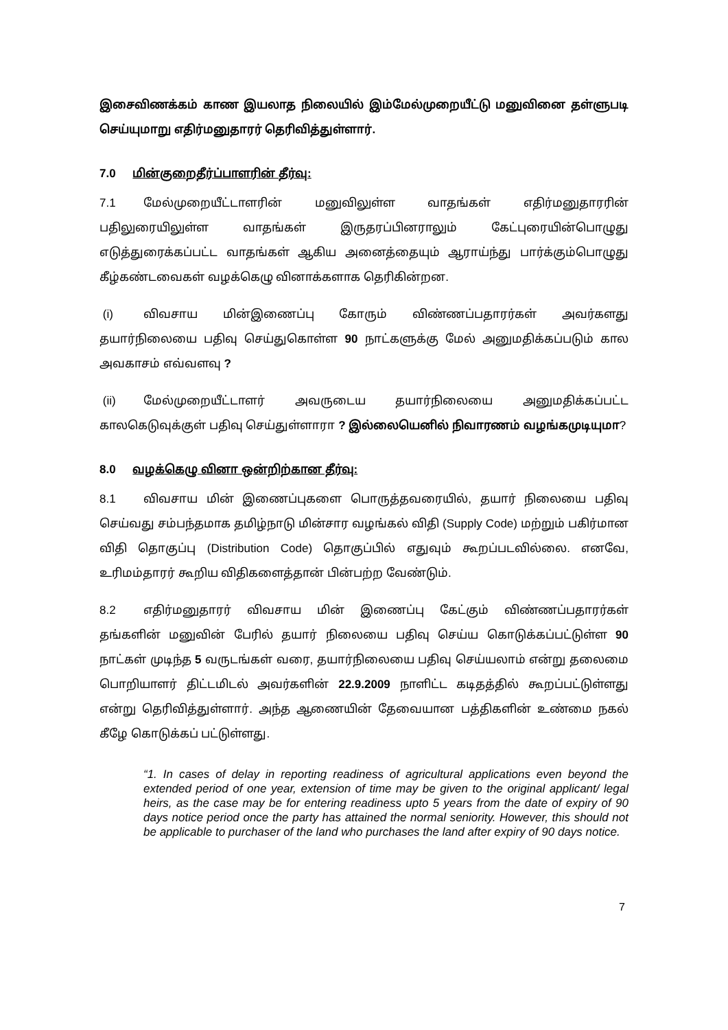இசைவிணக்கம் காண இயலாத நிலையில் இம்மேல்முறையீட்டு மனுவினை தள்ளுபடி செய்யுமாறு எதிர்மனுதாரர் தெரிவித்துள்ளார்.
7.0 மின்குறைதீர்ப்பாளரின் தீர்வு:
7.1 மேல்முறையீட்டாளரின் மனுவிலுள்ள வாதங்கள் எதிர்மனுதாரரின் பதிலுரையிலுள்ள வாதங்கள் இருதரப்பினராலும் கேட்புரையின்பொழுது எடுத்துரைக்கப்பட்ட வாதங்கள் ஆகிய அனைத்தையும் ஆராய்ந்து பார்க்கும்பொழுது கீழ்கண்டவைகள் வழக்கெழு வினாக்களாக தெரிகின்றன.
(i) விவசாய மின்இணைப்பு கோரும் விண்ணப்பதாரர்கள் அவர்களது தயார்நிலையை பதிவு செய்துகொள்ள 90 நாட்களுக்கு மேல் அனுமதிக்கப்படும் கால அவகாசம் எவ்வளவு ?
(ii) மேல்முறையீட்டாளர் அவருடைய தயார்நிலையை அனுமதிக்கப்பட்ட காலகெடுவுக்குள் பதிவு செய்துள்ளாரா ? இல்லையெனில் நிவாரணம் வழங்கமுடியுமா?
8.0 வழக்கெழு வினா ஒன்றிற்கான தீர்வு:
8.1 விவசாய மின் இணைப்புகளை பொருத்தவரையில், தயார் நிலையை பதிவு செய்வது சம்பந்தமாக தமிழ்நாடு மின்சார வழங்கல் விதி (Supply Code) மற்றும் பகிர்மான விதி தொகுப்பு (Distribution Code) தொகுப்பில் எதுவும் கூறப்படவில்லை. எனவே, உரிமம்தாரர் கூறிய விதிகளைத்தான் பின்பற்ற வேண்டும்.
8.2 எதிர்மனுதாரர் விவசாய மின் இணைப்பு கேட்கும் விண்ணப்பதாரர்கள் தங்களின் மனுவின் பேரில் தயார் நிலையை பதிவு செய்ய கொடுக்கப்பட்டுள்ள 90 நாட்கள் முடிந்த 5 வருடங்கள் வரை, தயார்நிலையை பதிவு செய்யலாம் என்று தலைமை பொறியாளர் திட்டமிடல் அவர்களின் 22.9.2009 நாளிட்ட கடிதத்தில் கூறப்பட்டுள்ளது என்று தெரிவித்துள்ளார். அந்த ஆணையின் தேவையான பத்திகளின் உண்மை நகல் கீழே கொடுக்கப் பட்டுள்ளது.
“1. In cases of delay in reporting readiness of agricultural applications even beyond the extended period of one year, extension of time may be given to the original applicant/ legal heirs, as the case may be for entering readiness upto 5 years from the date of expiry of 90 days notice period once the party has attained the normal seniority. However, this should not be applicable to purchaser of the land who purchases the land after expiry of 90 days notice.
7